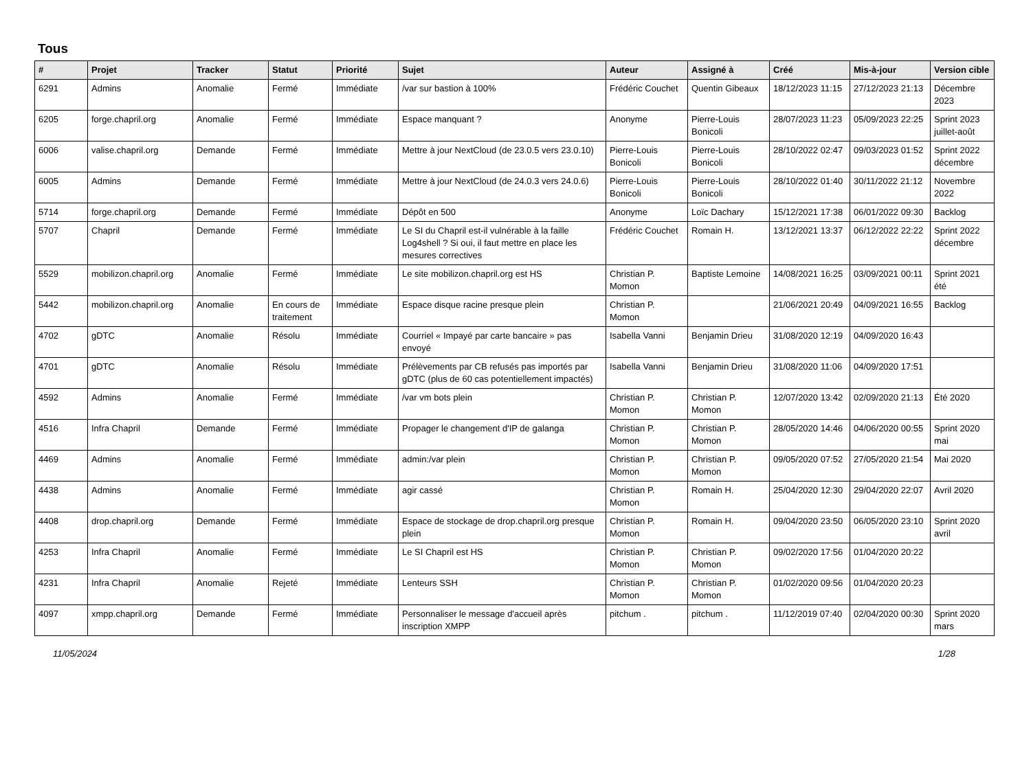Tous
| # | Projet | Tracker | Statut | Priorité | Sujet | Auteur | Assigné à | Créé | Mis-à-jour | Version cible |
| --- | --- | --- | --- | --- | --- | --- | --- | --- | --- | --- |
| 6291 | Admins | Anomalie | Fermé | Immédiate | /var sur bastion à 100% | Frédéric Couchet | Quentin Gibeaux | 18/12/2023 11:15 | 27/12/2023 21:13 | Décembre 2023 |
| 6205 | forge.chapril.org | Anomalie | Fermé | Immédiate | Espace manquant ? | Anonyme | Pierre-Louis Bonicoli | 28/07/2023 11:23 | 05/09/2023 22:25 | Sprint 2023 juillet-août |
| 6006 | valise.chapril.org | Demande | Fermé | Immédiate | Mettre à jour NextCloud (de 23.0.5 vers 23.0.10) | Pierre-Louis Bonicoli | Pierre-Louis Bonicoli | 28/10/2022 02:47 | 09/03/2023 01:52 | Sprint 2022 décembre |
| 6005 | Admins | Demande | Fermé | Immédiate | Mettre à jour NextCloud (de 24.0.3 vers 24.0.6) | Pierre-Louis Bonicoli | Pierre-Louis Bonicoli | 28/10/2022 01:40 | 30/11/2022 21:12 | Novembre 2022 |
| 5714 | forge.chapril.org | Demande | Fermé | Immédiate | Dépôt en 500 | Anonyme | Loïc Dachary | 15/12/2021 17:38 | 06/01/2022 09:30 | Backlog |
| 5707 | Chapril | Demande | Fermé | Immédiate | Le SI du Chapril est-il vulnérable à la faille Log4shell ? Si oui, il faut mettre en place les mesures correctives | Frédéric Couchet | Romain H. | 13/12/2021 13:37 | 06/12/2022 22:22 | Sprint 2022 décembre |
| 5529 | mobilizon.chapril.org | Anomalie | Fermé | Immédiate | Le site mobilizon.chapril.org est HS | Christian P. Momon | Baptiste Lemoine | 14/08/2021 16:25 | 03/09/2021 00:11 | Sprint 2021 été |
| 5442 | mobilizon.chapril.org | Anomalie | En cours de traitement | Immédiate | Espace disque racine presque plein | Christian P. Momon | | 21/06/2021 20:49 | 04/09/2021 16:55 | Backlog |
| 4702 | gDTC | Anomalie | Résolu | Immédiate | Courriel « Impayé par carte bancaire » pas envoyé | Isabella Vanni | Benjamin Drieu | 31/08/2020 12:19 | 04/09/2020 16:43 | |
| 4701 | gDTC | Anomalie | Résolu | Immédiate | Prélèvements par CB refusés pas importés par gDTC (plus de 60 cas potentiellement impactés) | Isabella Vanni | Benjamin Drieu | 31/08/2020 11:06 | 04/09/2020 17:51 | |
| 4592 | Admins | Anomalie | Fermé | Immédiate | /var vm bots plein | Christian P. Momon | Christian P. Momon | 12/07/2020 13:42 | 02/09/2020 21:13 | Été 2020 |
| 4516 | Infra Chapril | Demande | Fermé | Immédiate | Propager le changement d'IP de galanga | Christian P. Momon | Christian P. Momon | 28/05/2020 14:46 | 04/06/2020 00:55 | Sprint 2020 mai |
| 4469 | Admins | Anomalie | Fermé | Immédiate | admin:/var plein | Christian P. Momon | Christian P. Momon | 09/05/2020 07:52 | 27/05/2020 21:54 | Mai 2020 |
| 4438 | Admins | Anomalie | Fermé | Immédiate | agir cassé | Christian P. Momon | Romain H. | 25/04/2020 12:30 | 29/04/2020 22:07 | Avril 2020 |
| 4408 | drop.chapril.org | Demande | Fermé | Immédiate | Espace de stockage de drop.chapril.org presque plein | Christian P. Momon | Romain H. | 09/04/2020 23:50 | 06/05/2020 23:10 | Sprint 2020 avril |
| 4253 | Infra Chapril | Anomalie | Fermé | Immédiate | Le SI Chapril est HS | Christian P. Momon | Christian P. Momon | 09/02/2020 17:56 | 01/04/2020 20:22 | |
| 4231 | Infra Chapril | Anomalie | Rejeté | Immédiate | Lenteurs SSH | Christian P. Momon | Christian P. Momon | 01/02/2020 09:56 | 01/04/2020 20:23 | |
| 4097 | xmpp.chapril.org | Demande | Fermé | Immédiate | Personnaliser le message d'accueil après inscription XMPP | pitchum . | pitchum . | 11/12/2019 07:40 | 02/04/2020 00:30 | Sprint 2020 mars |
11/05/2024 1/28